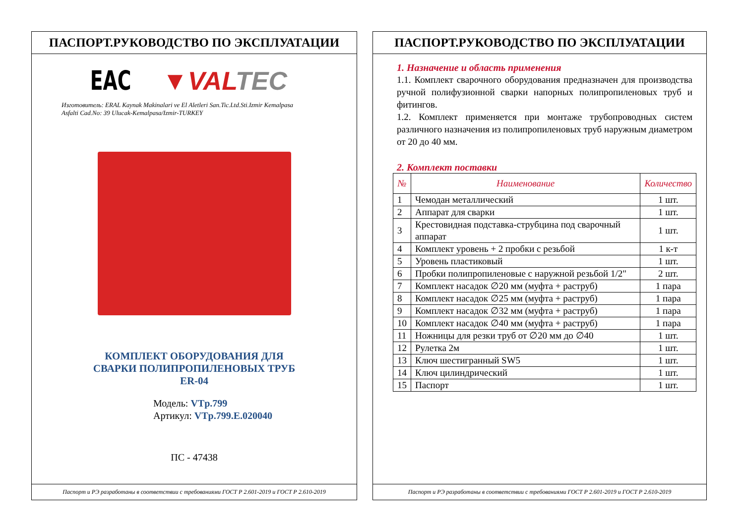ПАСПОРТ.РУКОВОДСТВО ПО ЭКСПЛУАТАЦИИ
EAC ▼VALTEC
Изготовитель: ERAL Kaynak Makinalari ve El Aletleri San.Tic.Ltd.Sti.Izmir Kemalpasa
Asfalti Cad.No: 39 Ulucak-Kemalpasa/Izmir-TURKEY
КОМПЛЕКТ ОБОРУДОВАНИЯ ДЛЯ
СВАРКИ ПОЛИПРОПИЛЕНОВЫХ ТРУБ
ER-04
Модель: VTp.799
Артикул: VTp.799.E.020040
ПС - 47438
Паспорт и РЭ разработаны в соответствии с требованиями ГОСТ Р 2.601-2019 и ГОСТ Р 2.610-2019
ПАСПОРТ.РУКОВОДСТВО ПО ЭКСПЛУАТАЦИИ
1. Назначение и область применения
1.1. Комплект сварочного оборудования предназначен для производства ручной полифузионной сварки напорных полипропиленовых труб и фитингов.
1.2. Комплект применяется при монтаже трубопроводных систем различного назначения из полипропиленовых труб наружным диаметром от 20 до 40 мм.
2. Комплект поставки
| № | Наименование | Количество |
| --- | --- | --- |
| 1 | Чемодан металлический | 1 шт. |
| 2 | Аппарат для сварки | 1 шт. |
| 3 | Крестовидная подставка-струбцина под сварочный аппарат | 1 шт. |
| 4 | Комплект уровень + 2 пробки с резьбой | 1 к-т |
| 5 | Уровень пластиковый | 1 шт. |
| 6 | Пробки полипропиленовые с наружной резьбой 1/2" | 2 шт. |
| 7 | Комплект насадок ∅20 мм (муфта + раструб) | 1 пара |
| 8 | Комплект насадок ∅25 мм (муфта + раструб) | 1 пара |
| 9 | Комплект насадок ∅32 мм (муфта + раструб) | 1 пара |
| 10 | Комплект насадок ∅40 мм (муфта + раструб) | 1 пара |
| 11 | Ножницы для резки труб от ∅20 мм до ∅40 | 1 шт. |
| 12 | Рулетка 2м | 1 шт. |
| 13 | Ключ шестигранный SW5 | 1 шт. |
| 14 | Ключ цилиндрический | 1 шт. |
| 15 | Паспорт | 1 шт. |
Паспорт и РЭ разработаны в соответствии с требованиями ГОСТ Р 2.601-2019 и ГОСТ Р 2.610-2019